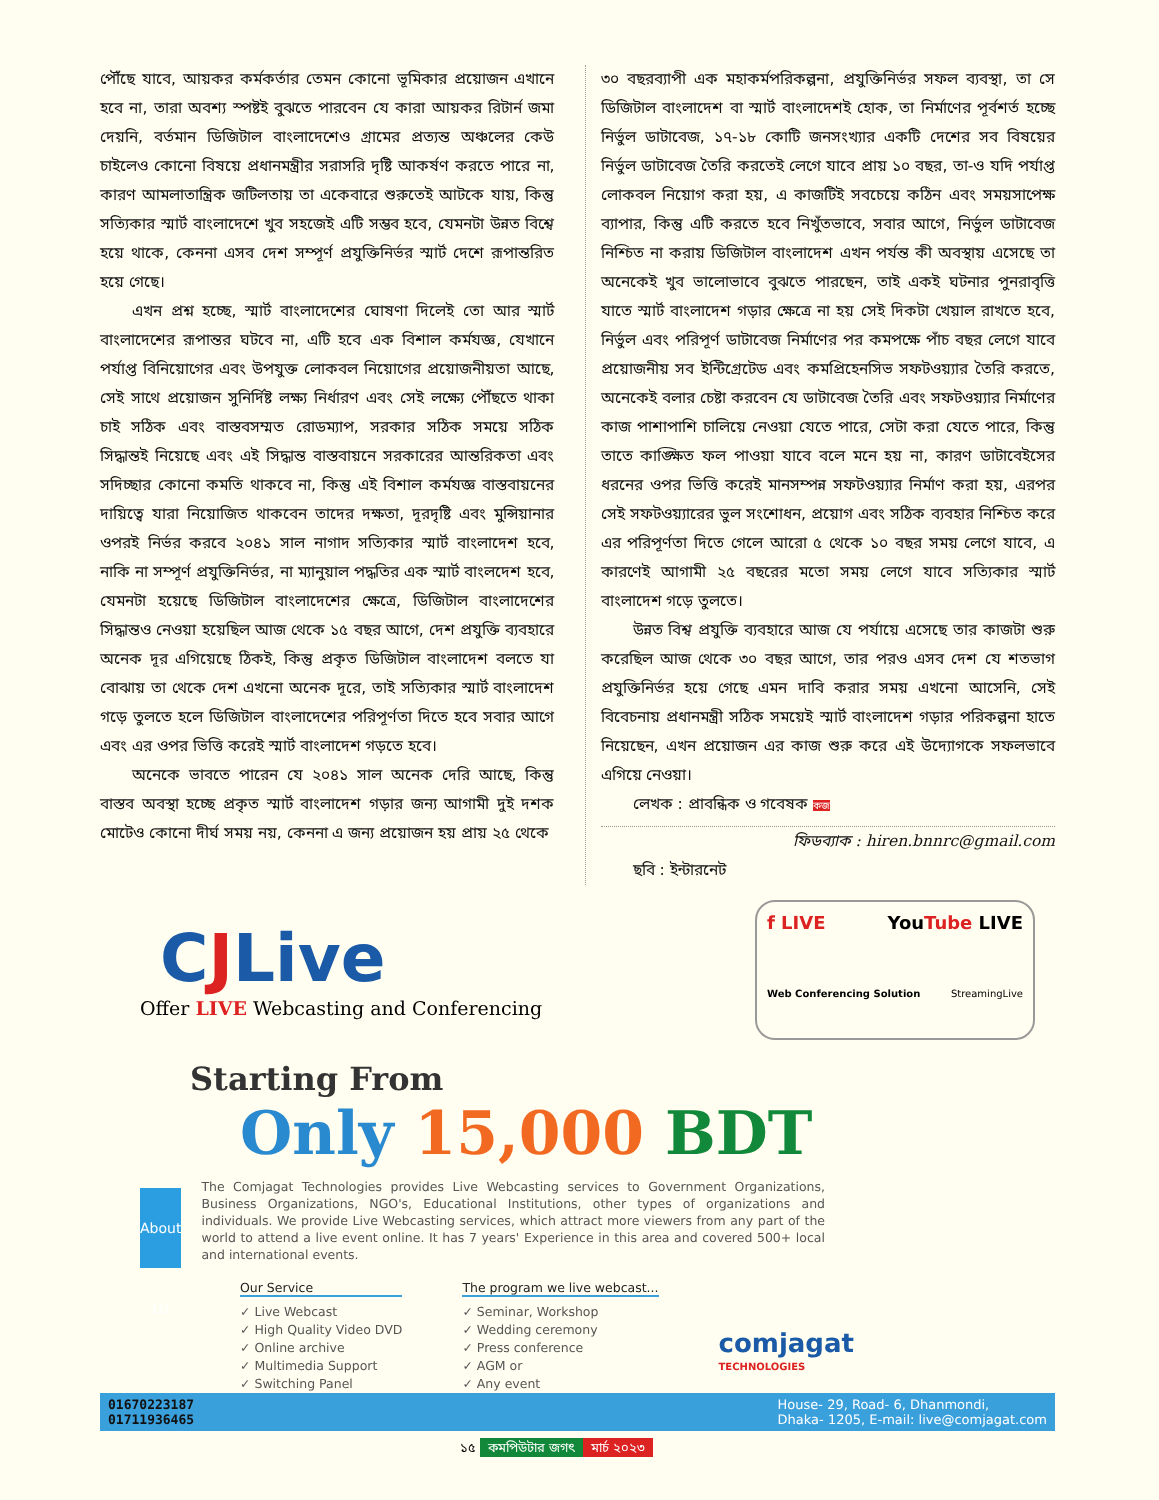পৌঁছে যাবে, আয়কর কর্মকর্তার তেমন কোনো ভূমিকার প্রয়োজন এখানে হবে না, তারা অবশ্য স্পষ্টই বুঝতে পারবেন যে কারা আয়কর রিটার্ন জমা দেয়নি, বর্তমান ডিজিটাল বাংলাদেশেও গ্রামের প্রত্যন্ত অঞ্চলের কেউ চাইলেও কোনো বিষয়ে প্রধানমন্ত্রীর সরাসরি দৃষ্টি আকর্ষণ করতে পারে না, কারণ আমলাতান্ত্রিক জটিলতায় তা একেবারে শুরুতেই আটকে যায়, কিন্তু সত্যিকার স্মার্ট বাংলাদেশে খুব সহজেই এটি সম্ভব হবে, যেমনটা উন্নত বিশ্বে হয়ে থাকে, কেননা এসব দেশ সম্পূর্ণ প্রযুক্তিনির্ভর স্মার্ট দেশে রূপান্তরিত হয়ে গেছে।
এখন প্রশ্ন হচ্ছে, স্মার্ট বাংলাদেশের ঘোষণা দিলেই তো আর স্মার্ট বাংলাদেশের রূপান্তর ঘটবে না, এটি হবে এক বিশাল কর্মযজ্ঞ, যেখানে পর্যাপ্ত বিনিয়োগের এবং উপযুক্ত লোকবল নিয়োগের প্রয়োজনীয়তা আছে, সেই সাথে প্রয়োজন সুনির্দিষ্ট লক্ষ্য নির্ধারণ এবং সেই লক্ষ্যে পৌঁছতে থাকা চাই সঠিক এবং বাস্তবসম্মত রোডম্যাপ, সরকার সঠিক সময়ে সঠিক সিদ্ধান্তই নিয়েছে এবং এই সিদ্ধান্ত বাস্তবায়নে সরকারের আন্তরিকতা এবং সদিচ্ছার কোনো কমতি থাকবে না, কিন্তু এই বিশাল কর্মযজ্ঞ বাস্তবায়নের দায়িত্বে যারা নিয়োজিত থাকবেন তাদের দক্ষতা, দূরদৃষ্টি এবং মুন্সিয়ানার ওপরই নির্ভর করবে ২০৪১ সাল নাগাদ সত্যিকার স্মার্ট বাংলাদেশ হবে, নাকি না সম্পূর্ণ প্রযুক্তিনির্ভর, না ম্যানুয়াল পদ্ধতির এক স্মার্ট বাংলদেশ হবে, যেমনটা হয়েছে ডিজিটাল বাংলাদেশের ক্ষেত্রে, ডিজিটাল বাংলাদেশের সিদ্ধান্তও নেওয়া হয়েছিল আজ থেকে ১৫ বছর আগে, দেশ প্রযুক্তি ব্যবহারে অনেক দূর এগিয়েছে ঠিকই, কিন্তু প্রকৃত ডিজিটাল বাংলাদেশ বলতে যা বোঝায় তা থেকে দেশ এখনো অনেক দূরে, তাই সত্যিকার স্মার্ট বাংলাদেশ গড়ে তুলতে হলে ডিজিটাল বাংলাদেশের পরিপূর্ণতা দিতে হবে সবার আগে এবং এর ওপর ভিত্তি করেই স্মার্ট বাংলাদেশ গড়তে হবে।
অনেকে ভাবতে পারেন যে ২০৪১ সাল অনেক দেরি আছে, কিন্তু বাস্তব অবস্থা হচ্ছে প্রকৃত স্মার্ট বাংলাদেশ গড়ার জন্য আগামী দুই দশক মোটেও কোনো দীর্ঘ সময় নয়, কেননা এ জন্য প্রয়োজন হয় প্রায় ২৫ থেকে
৩০ বছরব্যাপী এক মহাকর্মপরিকল্পনা, প্রযুক্তিনির্ভর সফল ব্যবস্থা, তা সে ডিজিটাল বাংলাদেশ বা স্মার্ট বাংলাদেশই হোক, তা নির্মাণের পূর্বশর্ত হচ্ছে নির্ভুল ডাটাবেজ, ১৭-১৮ কোটি জনসংখ্যার একটি দেশের সব বিষয়ের নির্ভুল ডাটাবেজ তৈরি করতেই লেগে যাবে প্রায় ১০ বছর, তা-ও যদি পর্যাপ্ত লোকবল নিয়োগ করা হয়, এ কাজটিই সবচেয়ে কঠিন এবং সময়সাপেক্ষ ব্যাপার, কিন্তু এটি করতে হবে নিখুঁতভাবে, সবার আগে, নির্ভুল ডাটাবেজ নিশ্চিত না করায় ডিজিটাল বাংলাদেশ এখন পর্যন্ত কী অবস্থায় এসেছে তা অনেকেই খুব ভালোভাবে বুঝতে পারছেন, তাই একই ঘটনার পুনরাবৃত্তি যাতে স্মার্ট বাংলাদেশ গড়ার ক্ষেত্রে না হয় সেই দিকটা খেয়াল রাখতে হবে, নির্ভুল এবং পরিপূর্ণ ডাটাবেজ নির্মাণের পর কমপক্ষে পাঁচ বছর লেগে যাবে প্রয়োজনীয় সব ইন্টিগ্রেটেড এবং কমপ্রিহেনসিভ সফটওয়্যার তৈরি করতে, অনেকেই বলার চেষ্টা করবেন যে ডাটাবেজ তৈরি এবং সফটওয়্যার নির্মাণের কাজ পাশাপাশি চালিয়ে নেওয়া যেতে পারে, সেটা করা যেতে পারে, কিন্তু তাতে কাঙ্ক্ষিত ফল পাওয়া যাবে বলে মনে হয় না, কারণ ডাটাবেইসের ধরনের ওপর ভিত্তি করেই মানসম্পন্ন সফটওয়্যার নির্মাণ করা হয়, এরপর সেই সফটওয়্যারের ভুল সংশোধন, প্রয়োগ এবং সঠিক ব্যবহার নিশ্চিত করে এর পরিপূর্ণতা দিতে গেলে আরো ৫ থেকে ১০ বছর সময় লেগে যাবে, এ কারণেই আগামী ২৫ বছরের মতো সময় লেগে যাবে সত্যিকার স্মার্ট বাংলাদেশ গড়ে তুলতে।
উন্নত বিশ্ব প্রযুক্তি ব্যবহারে আজ যে পর্যায়ে এসেছে তার কাজটা শুরু করেছিল আজ থেকে ৩০ বছর আগে, তার পরও এসব দেশ যে শতভাগ প্রযুক্তিনির্ভর হয়ে গেছে এমন দাবি করার সময় এখনো আসেনি, সেই বিবেচনায় প্রধানমন্ত্রী সঠিক সময়েই স্মার্ট বাংলাদেশ গড়ার পরিকল্পনা হাতে নিয়েছেন, এখন প্রয়োজন এর কাজ শুরু করে এই উদ্যোগকে সফলভাবে এগিয়ে নেওয়া।
লেখক : প্রাবন্ধিক ও গবেষক কজ
ফিডব্যাক : hiren.bnnrc@gmail.com
ছবি : ইন্টারনেট
CJLive
Offer LIVE Webcasting and Conferencing
f LIVE YouTube LIVE
Web Conferencing Solution StreamingLive
Starting From
Only 15,000 BDT
About Us
The Comjagat Technologies provides Live Webcasting services to Government Organizations, Business Organizations, NGO's, Educational Institutions, other types of organizations and individuals. We provide Live Webcasting services, which attract more viewers from any part of the world to attend a live event online. It has 7 years' Experience in this area and covered 500+ local and international events.
Our Service
✓ Live Webcast
✓ High Quality Video DVD
✓ Online archive
✓ Multimedia Support
✓ Switching Panel
The program we live webcast...
✓ Seminar, Workshop
✓ Wedding ceremony
✓ Press conference
✓ AGM or
✓ Any event
comjagat
TECHNOLOGIES
01670223187
01711936465 House- 29, Road- 6, Dhanmondi,
Dhaka- 1205, E-mail: live@comjagat.com
১৫ কমপিউটার জগৎ মার্চ ২০২৩